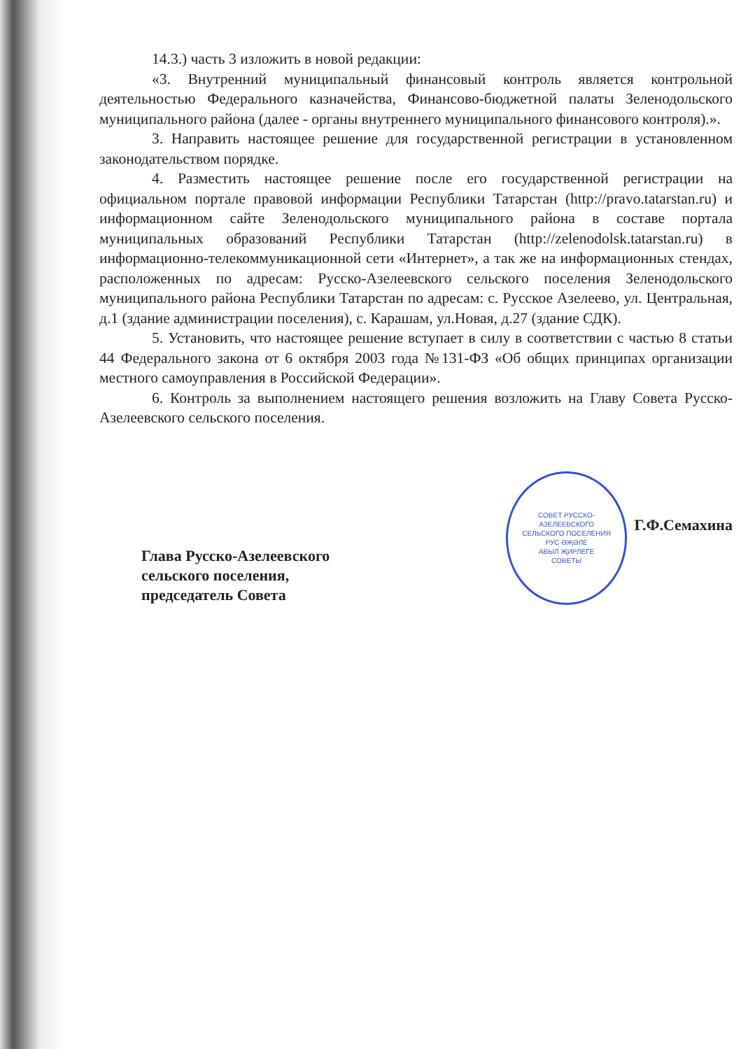14.3.) часть 3 изложить в новой редакции:
«3. Внутренний муниципальный финансовый контроль является контрольной деятельностью Федерального казначейства, Финансово-бюджетной палаты Зеленодольского муниципального района (далее - органы внутреннего муниципального финансового контроля).».
3. Направить настоящее решение для государственной регистрации в установленном законодательством порядке.
4. Разместить настоящее решение после его государственной регистрации на официальном портале правовой информации Республики Татарстан (http://pravo.tatarstan.ru) и информационном сайте Зеленодольского муниципального района в составе портала муниципальных образований Республики Татарстан (http://zelenodolsk.tatarstan.ru) в информационно-телекоммуникационной сети «Интернет», а так же на информационных стендах, расположенных по адресам: Русско-Азелеевского сельского поселения Зеленодольского муниципального района Республики Татарстан по адресам: с. Русское Азелеево, ул. Центральная, д.1 (здание администрации поселения), с. Карашам, ул.Новая, д.27 (здание СДК).
5. Установить, что настоящее решение вступает в силу в соответствии с частью 8 статьи 44 Федерального закона от 6 октября 2003 года №131-ФЗ «Об общих принципах организации местного самоуправления в Российской Федерации».
6. Контроль за выполнением настоящего решения возложить на Главу Совета Русско-Азелеевского сельского поселения.
Глава Русско-Азелеевского
сельского поселения,
председатель Совета
СОВЕТ РУССКО-
АЗЕЛЕЕВСКОГО
СЕЛЬСКОГО ПОСЕЛЕНИЯ
РУС ӘҖӘЛЕ
АВЫЛ ҖИРЛЕГЕ
СОВЕТЫ
Г.Ф.Семахина